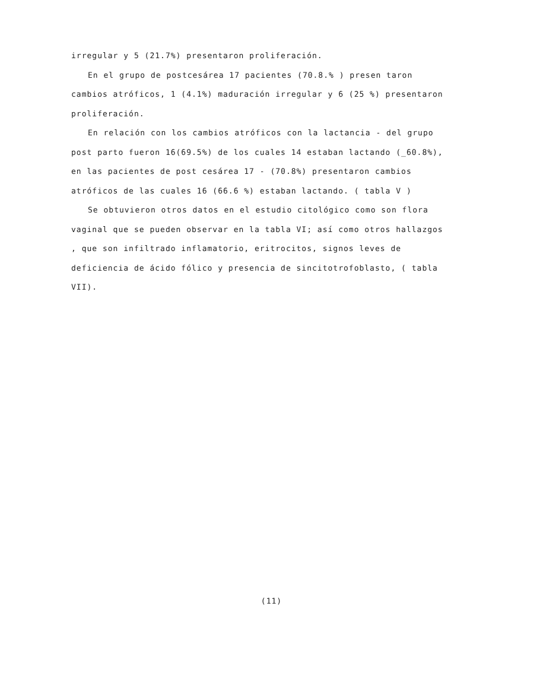irregular y 5 (21.7%) presentaron proliferación.
En el grupo de postcesárea 17 pacientes (70.8.% ) presen taron cambios atróficos, 1 (4.1%) maduración irregular y 6 (25 %) presentaron proliferación.
En relación con los cambios atróficos con la lactancia - del grupo post parto fueron 16(69.5%) de los cuales 14 estaban lactando (_60.8%), en las pacientes de post cesárea 17 - (70.8%) presentaron cambios atróficos de las cuales 16 (66.6 %) estaban lactando. ( tabla V )
Se obtuvieron otros datos en el estudio citológico como son flora vaginal que se pueden observar en la tabla VI; así como otros hallazgos , que son infiltrado inflamatorio, eritrocitos, signos leves de deficiencia de ácido fólico y presencia de sincitotrofoblasto, ( tabla VII).
(11)